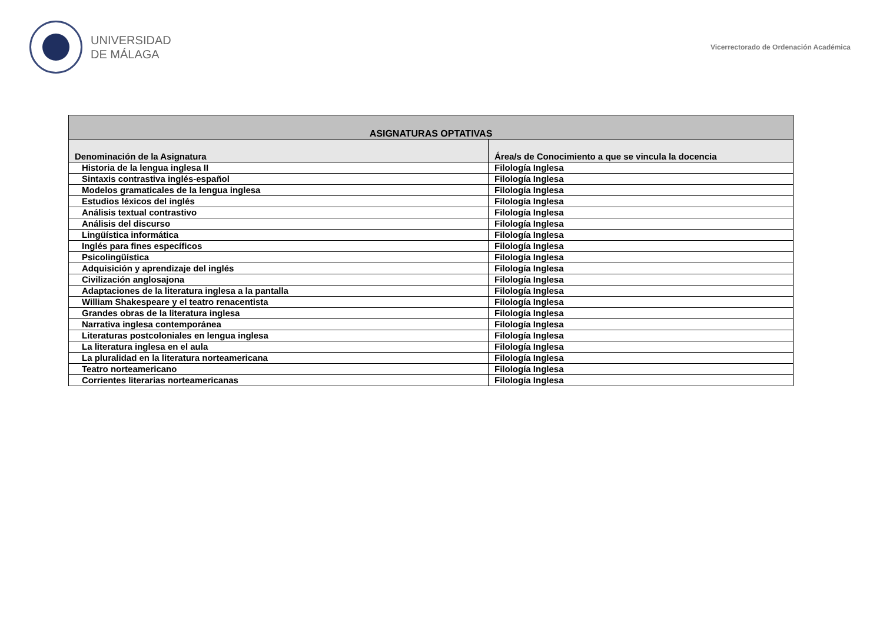UNIVERSIDAD
DE MÁLAGA
Vicerrectorado de Ordenación Académica
| ASIGNATURAS OPTATIVAS | |
| --- | --- |
| Denominación de la Asignatura | Área/s de Conocimiento a que se vincula la docencia |
| Historia de la lengua inglesa II | Filología Inglesa |
| Sintaxis contrastiva inglés-español | Filología Inglesa |
| Modelos gramaticales de la lengua inglesa | Filología Inglesa |
| Estudios léxicos del inglés | Filología Inglesa |
| Análisis textual contrastivo | Filología Inglesa |
| Análisis del discurso | Filología Inglesa |
| Lingüística informática | Filología Inglesa |
| Inglés para fines específicos | Filología Inglesa |
| Psicolingüística | Filología Inglesa |
| Adquisición y aprendizaje del inglés | Filología Inglesa |
| Civilización anglosajona | Filología Inglesa |
| Adaptaciones de la literatura inglesa a la pantalla | Filología Inglesa |
| William Shakespeare y el teatro renacentista | Filología Inglesa |
| Grandes obras de la literatura inglesa | Filología Inglesa |
| Narrativa inglesa contemporánea | Filología Inglesa |
| Literaturas postcoloniales en lengua inglesa | Filología Inglesa |
| La literatura inglesa en el aula | Filología Inglesa |
| La pluralidad en la literatura norteamericana | Filología Inglesa |
| Teatro norteamericano | Filología Inglesa |
| Corrientes literarias norteamericanas | Filología Inglesa |